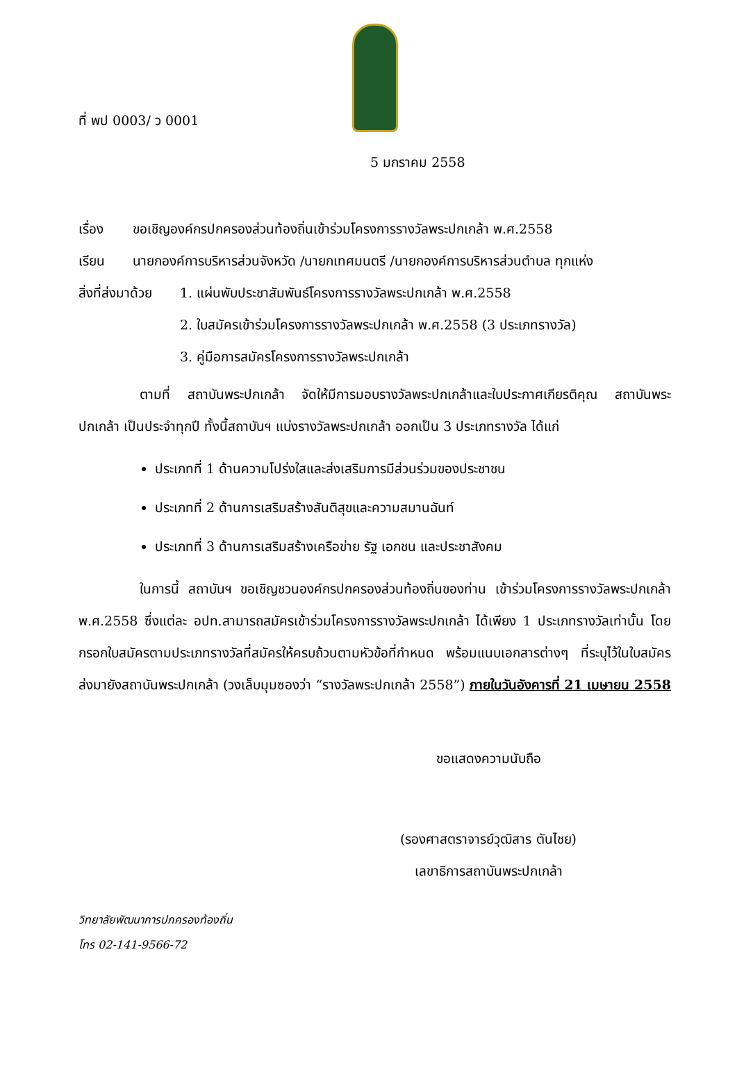ที่ พป 0003/ ว 0001
5 มกราคม 2558
เรื่อง ขอเชิญองค์กรปกครองส่วนท้องถิ่นเข้าร่วมโครงการรางวัลพระปกเกล้า พ.ศ.2558
เรียน นายกองค์การบริหารส่วนจังหวัด /นายกเทศมนตรี /นายกองค์การบริหารส่วนตำบล ทุกแห่ง
สิ่งที่ส่งมาด้วย
1. แผ่นพับประชาสัมพันธ์โครงการรางวัลพระปกเกล้า พ.ศ.2558
2. ใบสมัครเข้าร่วมโครงการรางวัลพระปกเกล้า พ.ศ.2558 (3 ประเภทรางวัล)
3. คู่มือการสมัครโครงการรางวัลพระปกเกล้า
ตามที่ สถาบันพระปกเกล้า จัดให้มีการมอบรางวัลพระปกเกล้าและใบประกาศเกียรติคุณ สถาบันพระปกเกล้า เป็นประจำทุกปี ทั้งนี้สถาบันฯ แบ่งรางวัลพระปกเกล้า ออกเป็น 3 ประเภทรางวัล ได้แก่
ประเภทที่ 1 ด้านความโปร่งใสและส่งเสริมการมีส่วนร่วมของประชาชน
ประเภทที่ 2 ด้านการเสริมสร้างสันติสุขและความสมานฉันท์
ประเภทที่ 3 ด้านการเสริมสร้างเครือข่าย รัฐ เอกชน และประชาสังคม
ในการนี้ สถาบันฯ ขอเชิญชวนองค์กรปกครองส่วนท้องถิ่นของท่าน เข้าร่วมโครงการรางวัลพระปกเกล้า พ.ศ.2558 ซึ่งแต่ละ อปท.สามารถสมัครเข้าร่วมโครงการรางวัลพระปกเกล้า ได้เพียง 1 ประเภทรางวัลเท่านั้น โดยกรอกใบสมัครตามประเภทรางวัลที่สมัครให้ครบถ้วนตามหัวข้อที่กำหนด พร้อมแนบเอกสารต่างๆ ที่ระบุไว้ในใบสมัคร ส่งมายังสถาบันพระปกเกล้า (วงเล็บมุมซองว่า “รางวัลพระปกเกล้า 2558”) ภายในวันอังคารที่ 21 เมษายน 2558
ขอแสดงความนับถือ
(รองศาสตราจารย์วุฒิสาร ตันไชย)
เลขาธิการสถาบันพระปกเกล้า
วิทยาลัยพัฒนาการปกครองท้องถิ่น
โทร 02-141-9566-72